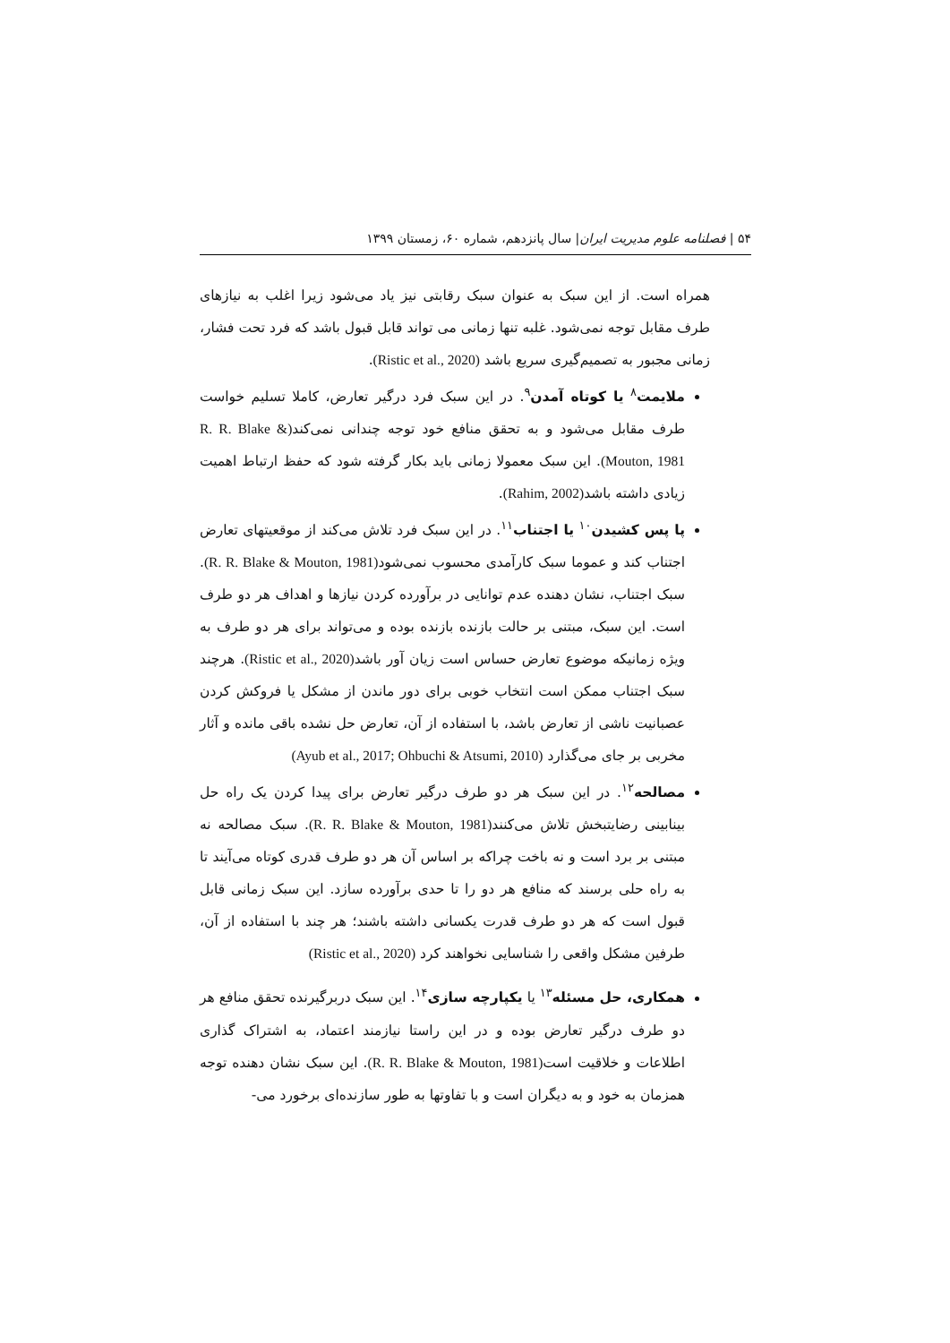۵۴ | فصلنامه علوم مدیریت ایران| سال پانزدهم، شماره ۶۰، زمستان ۱۳۹۹
همراه است. از این سبک به عنوان سبک رقابتی نیز یاد می‌شود زیرا اغلب به نیازهای طرف مقابل توجه نمی‌شود. غلبه تنها زمانی می تواند قابل قبول باشد که فرد تحت فشار، زمانی مجبور به تصمیم‌گیری سریع باشد (Ristic et al., 2020).
ملایمت<sup>۸</sup> یا کوتاه آمدن<sup>۹</sup>. در این سبک فرد درگیر تعارض، کاملا تسلیم خواست طرف مقابل می‌شود و به تحقق منافع خود توجه چندانی نمی‌کند(R. R. Blake & Mouton, 1981). این سبک معمولا زمانی باید بکار گرفته شود که حفظ ارتباط اهمیت زیادی داشته باشد(Rahim, 2002).
پا پس کشیدن<sup>۱۰</sup> یا اجتناب<sup>۱۱</sup>. در این سبک فرد تلاش می‌کند از موقعیتهای تعارض اجتناب کند و عموما سبک کارآمدی محسوب نمی‌شود(R. R. Blake & Mouton, 1981). سبک اجتناب، نشان دهنده عدم توانایی در برآورده کردن نیازها و اهداف هر دو طرف است. این سبک، مبتنی بر حالت بازنده بازنده بوده و می‌تواند برای هر دو طرف به ویژه زمانیکه موضوع تعارض حساس است زیان آور باشد(Ristic et al., 2020). هرچند سبک اجتناب ممکن است انتخاب خوبی برای دور ماندن از مشکل یا فروکش کردن عصبانیت ناشی از تعارض باشد، با استفاده از آن، تعارض حل نشده باقی مانده و آثار مخربی بر جای می‌گذارد (Ayub et al., 2017; Ohbuchi & Atsumi, 2010)
مصالحه<sup>۱۲</sup>. در این سبک هر دو طرف درگیر تعارض برای پیدا کردن یک راه حل بینابینی رضایتبخش تلاش می‌کنند(R. R. Blake & Mouton, 1981). سبک مصالحه نه مبتنی بر برد است و نه باخت چراکه بر اساس آن هر دو طرف قدری کوتاه می‌آیند تا به راه حلی برسند که منافع هر دو را تا حدی برآورده سازد. این سبک زمانی قابل قبول است که هر دو طرف قدرت یکسانی داشته باشند؛ هر چند با استفاده از آن، طرفین مشکل واقعی را شناسایی نخواهند کرد (Ristic et al., 2020)
همکاری، حل مسئله<sup>۱۳</sup> یا یکپارچه سازی<sup>۱۴</sup>. این سبک دربرگیرنده تحقق منافع هر دو طرف درگیر تعارض بوده و در این راستا نیازمند اعتماد، به اشتراک گذاری اطلاعات و خلاقیت است(R. R. Blake & Mouton, 1981). این سبک نشان دهنده توجه همزمان به خود و به دیگران است و با تفاوتها به طور سازنده‌ای برخورد می-